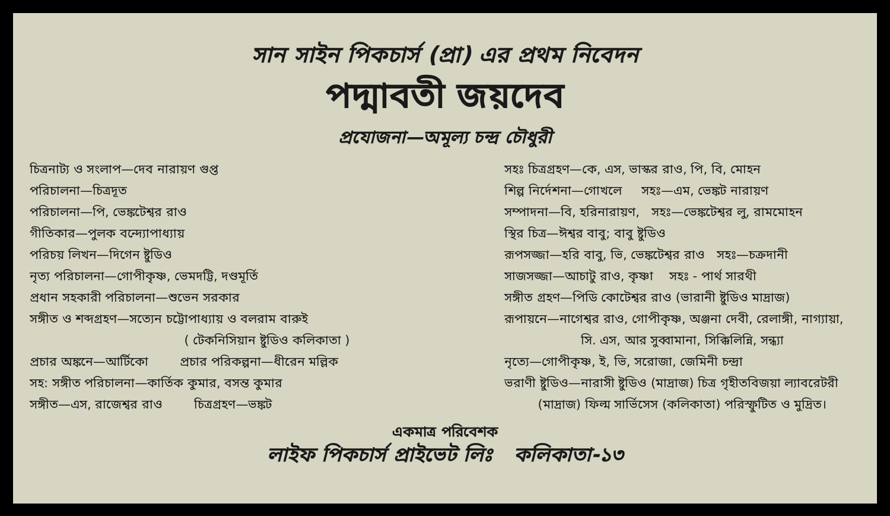সান সাইন পিকচার্স (প্রা) এর প্রথম নিবেদন
পদ্মাবতী জয়দেব
প্রযোজনা—অমূল্য চন্দ্র চৌধুরী
চিত্রনাট্য ও সংলাপ—দেব নারায়ণ গুপ্ত
পরিচালনা—চিত্রদূত
পরিচালনা—পি, ভেঙ্কটেশ্বর রাও
গীতিকার—পুলক বন্দ্যোপাধ্যায়
পরিচয় লিখন—দিগেন ষ্টুডিও
নৃত্য পরিচালনা—গোপীকৃষ্ণ, ভেমদট্টি, দণ্ডমূর্তি
প্রধান সহকারী পরিচালনা—শুভেন সরকার
সঙ্গীত ও শব্দগ্রহণ—সত্যেন চট্টোপাধ্যায় ও বলরাম বারুই
( টেকনিসিয়ান ষ্টুডিও কলিকাতা )
প্রচার অঙ্কনে—আর্টিকো প্রচার পরিকল্পনা—ধীরেন মল্লিক
সহ: সঙ্গীত পরিচালনা—কার্তিক কুমার, বসন্ত কুমার
সঙ্গীত—এস, রাজেশ্বর রাও চিত্রগ্রহণ—ভঙ্কট
সহঃ চিত্রগ্রহণ—কে, এস, ভাস্কর রাও, পি, বি, মোহন
শিল্প নির্দেশনা—গোখলে সহঃ—এম, ভেঙ্কট নারায়ণ
সম্পাদনা—বি, হরিনারায়ণ, সহঃ—ভেঙ্কটেশ্বর লু, রামমোহন
স্থির চিত্র—ঈশ্বর বাবু; বাবু ষ্টুডিও
রূপসজ্জা—হরি বাবু, ভি, ভেঙ্কটেশ্বর রাও সহঃ—চক্রদানী
সাজসজ্জা—আচাটু রাও, কৃষ্ণা সহঃ - পার্থ সারথী
সঙ্গীত গ্রহণ—পিডি কোটেশ্বর রাও (ভারানী ষ্টুডিও মাদ্রাজ)
রূপায়নে—নাগেশ্বর রাও, গোপীকৃষ্ণ, অঞ্জনা দেবী, রেলাঙ্গী, নাগ্যায়া,
সি. এস, আর সুব্বামানা, সিক্কিলিন্নি, সন্ধ্যা
নৃত্যে—গোপীকৃষ্ণ, ই, ভি, সরোজা, জেমিনী চন্দ্রা
ভরাণী ষ্টুডিও—নারাসী ষ্টুডিও (মাদ্রাজ) চিত্র গৃহীতবিজয়া ল্যাবরেটরী
(মাদ্রাজ) ফিল্ম সার্ভিসেস (কলিকাতা) পরিস্ফুটিত ও মুদ্রিত।
একমাত্র পরিবেশক
লাইফ পিকচার্স প্রাইভেট লিঃ কলিকাতা-১৩